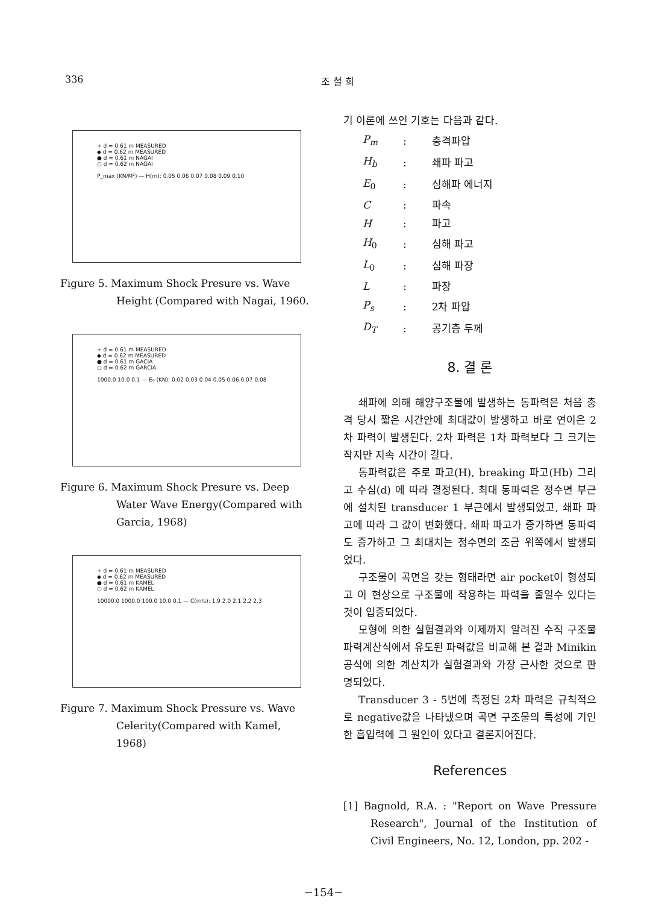336 조 철 희
+ d = 0.61 m MEASURED
◆ d = 0.62 m MEASURED
● d = 0.61 m NAGAI
○ d = 0.62 m NAGAI
P_max (KN/M²) — H(m): 0.05 0.06 0.07 0.08 0.09 0.10
Figure 5. Maximum Shock Presure vs. Wave
Height (Compared with Nagai, 1960.
+ d = 0.61 m MEASURED
◆ d = 0.62 m MEASURED
● d = 0.61 m GACIA
○ d = 0.62 m GARCIA
1000.0 10.0 0.1 — E₀ (KN): 0.02 0.03 0.04 0.05 0.06 0.07 0.08
Figure 6. Maximum Shock Presure vs. Deep
Water Wave Energy(Compared with Garcia, 1968)
+ d = 0.61 m MEASURED
◆ d = 0.62 m MEASURED
● d = 0.61 m KAMEL
○ d = 0.62 m KAMEL
10000.0 1000.0 100.0 10.0 0.1 — C(m/s): 1.9 2.0 2.1 2.2 2.3
Figure 7. Maximum Shock Pressure vs. Wave
Celerity(Compared with Kamel, 1968)
기 이론에 쓰인 기호는 다음과 같다.
| P<sub>m</sub> | : | 충격파압 |
| H<sub>b</sub> | : | 쇄파 파고 |
| E<sub>0</sub> | : | 심해파 에너지 |
| C | : | 파속 |
| H | : | 파고 |
| H<sub>0</sub> | : | 심해 파고 |
| L<sub>0</sub> | : | 심해 파장 |
| L | : | 파장 |
| P<sub>s</sub> | : | 2차 파압 |
| D<sub>T</sub> | : | 공기층 두께 |
8. 결 론
쇄파에 의해 해양구조물에 발생하는 동파력은 처음 충격 당시 짧은 시간안에 최대값이 발생하고 바로 연이은 2차 파력이 발생된다. 2차 파력은 1차 파력보다 그 크기는 작지만 지속 시간이 길다.
동파력값은 주로 파고(H), breaking 파고(Hb) 그리고 수심(d) 에 따라 결정된다. 최대 동파력은 정수면 부근에 설치된 transducer 1 부근에서 발생되었고, 쇄파 파고에 따라 그 값이 변화했다. 쇄파 파고가 증가하면 동파력도 증가하고 그 최대치는 정수면의 조금 위쪽에서 발생되었다.
구조물이 곡면을 갖는 형태라면 air pocket이 형성되고 이 현상으로 구조물에 작용하는 파력을 줄일수 있다는 것이 입증되었다.
모형에 의한 실험결과와 이제까지 알려진 수직 구조물 파력계산식에서 유도된 파력값을 비교해 본 결과 Minikin 공식에 의한 계산치가 실험결과와 가장 근사한 것으로 판명되었다.
Transducer 3 - 5번에 측정된 2차 파력은 규칙적으로 negative값을 나타냈으며 곡면 구조물의 특성에 기인한 흡입력에 그 원인이 있다고 결론지어진다.
References
[1] Bagnold, R.A. : "Report on Wave Pressure Research", Journal of the Institution of Civil Engineers, No. 12, London, pp. 202 -
−154−